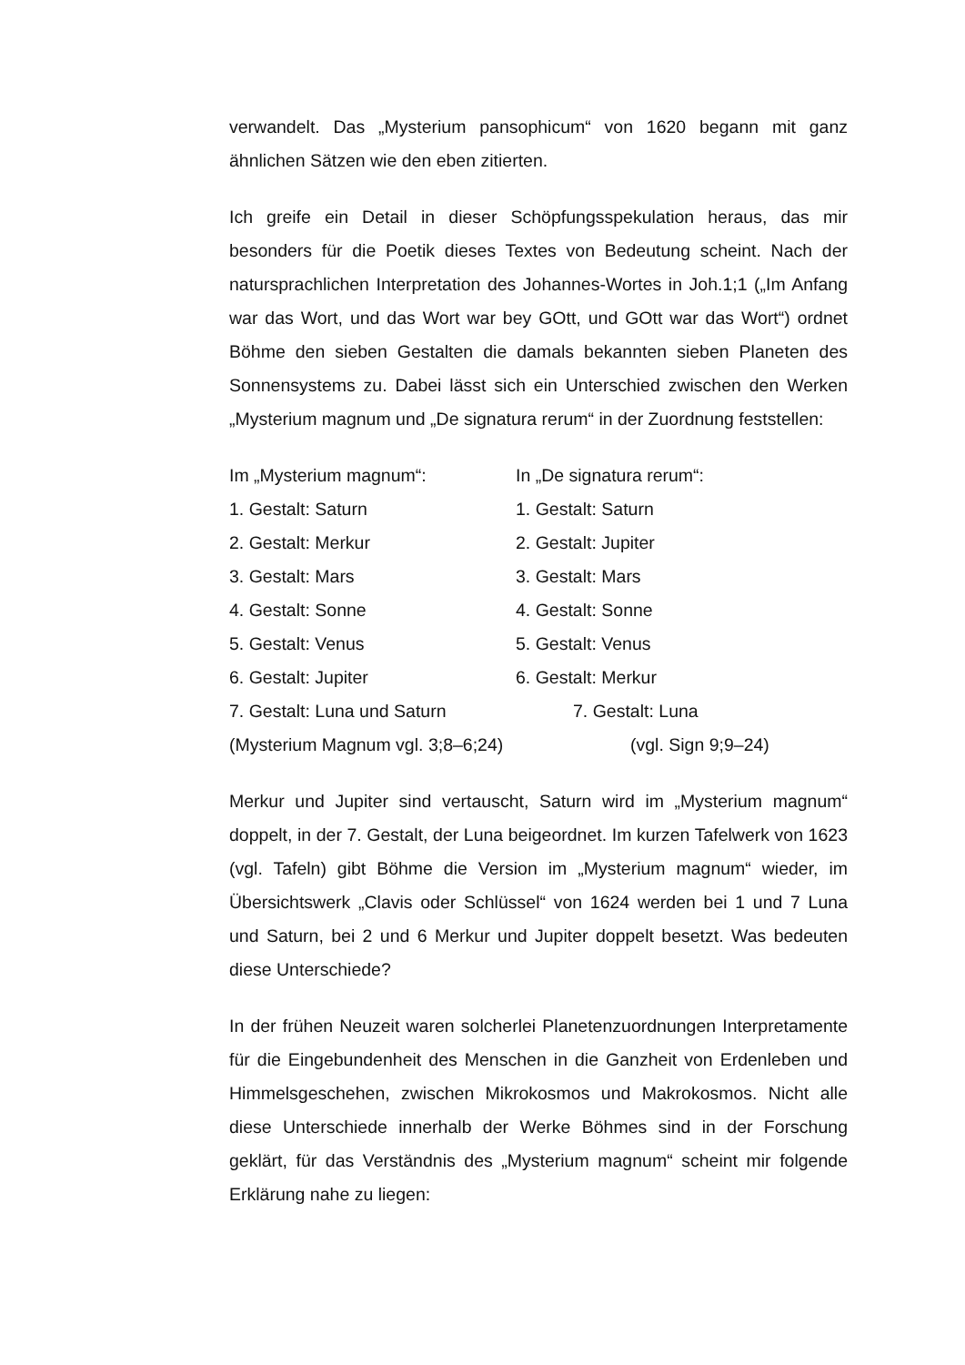verwandelt. Das „Mysterium pansophicum“ von 1620 begann mit ganz ähnlichen Sätzen wie den eben zitierten.
Ich greife ein Detail in dieser Schöpfungsspekulation heraus, das mir besonders für die Poetik dieses Textes von Bedeutung scheint. Nach der natursprachlichen Interpretation des Johannes-Wortes in Joh.1;1 („Im Anfang war das Wort, und das Wort war bey GOtt, und GOtt war das Wort“) ordnet Böhme den sieben Gestalten die damals bekannten sieben Planeten des Sonnensystems zu. Dabei lässt sich ein Unterschied zwischen den Werken „Mysterium magnum und „De signatura rerum“ in der Zuordnung feststellen:
| Im „Mysterium magnum“: | In „De signatura rerum“: |
| 1. Gestalt: Saturn | 1. Gestalt: Saturn |
| 2. Gestalt: Merkur | 2. Gestalt: Jupiter |
| 3. Gestalt: Mars | 3. Gestalt: Mars |
| 4. Gestalt: Sonne | 4. Gestalt: Sonne |
| 5. Gestalt: Venus | 5. Gestalt: Venus |
| 6. Gestalt: Jupiter | 6. Gestalt: Merkur |
| 7. Gestalt: Luna und Saturn | 7. Gestalt: Luna |
| (Mysterium Magnum vgl. 3;8–6;24) | (vgl. Sign 9;9–24) |
Merkur und Jupiter sind vertauscht, Saturn wird im „Mysterium magnum“ doppelt, in der 7. Gestalt, der Luna beigeordnet. Im kurzen Tafelwerk von 1623 (vgl. Tafeln) gibt Böhme die Version im „Mysterium magnum“ wieder, im Übersichtswerk „Clavis oder Schlüssel“ von 1624 werden bei 1 und 7 Luna und Saturn, bei 2 und 6 Merkur und Jupiter doppelt besetzt. Was bedeuten diese Unterschiede?
In der frühen Neuzeit waren solcherlei Planetenzuordnungen Interpretamente für die Eingebundenheit des Menschen in die Ganzheit von Erdenleben und Himmelsgeschehen, zwischen Mikrokosmos und Makrokosmos. Nicht alle diese Unterschiede innerhalb der Werke Böhmes sind in der Forschung geklärt, für das Verständnis des „Mysterium magnum“ scheint mir folgende Erklärung nahe zu liegen: